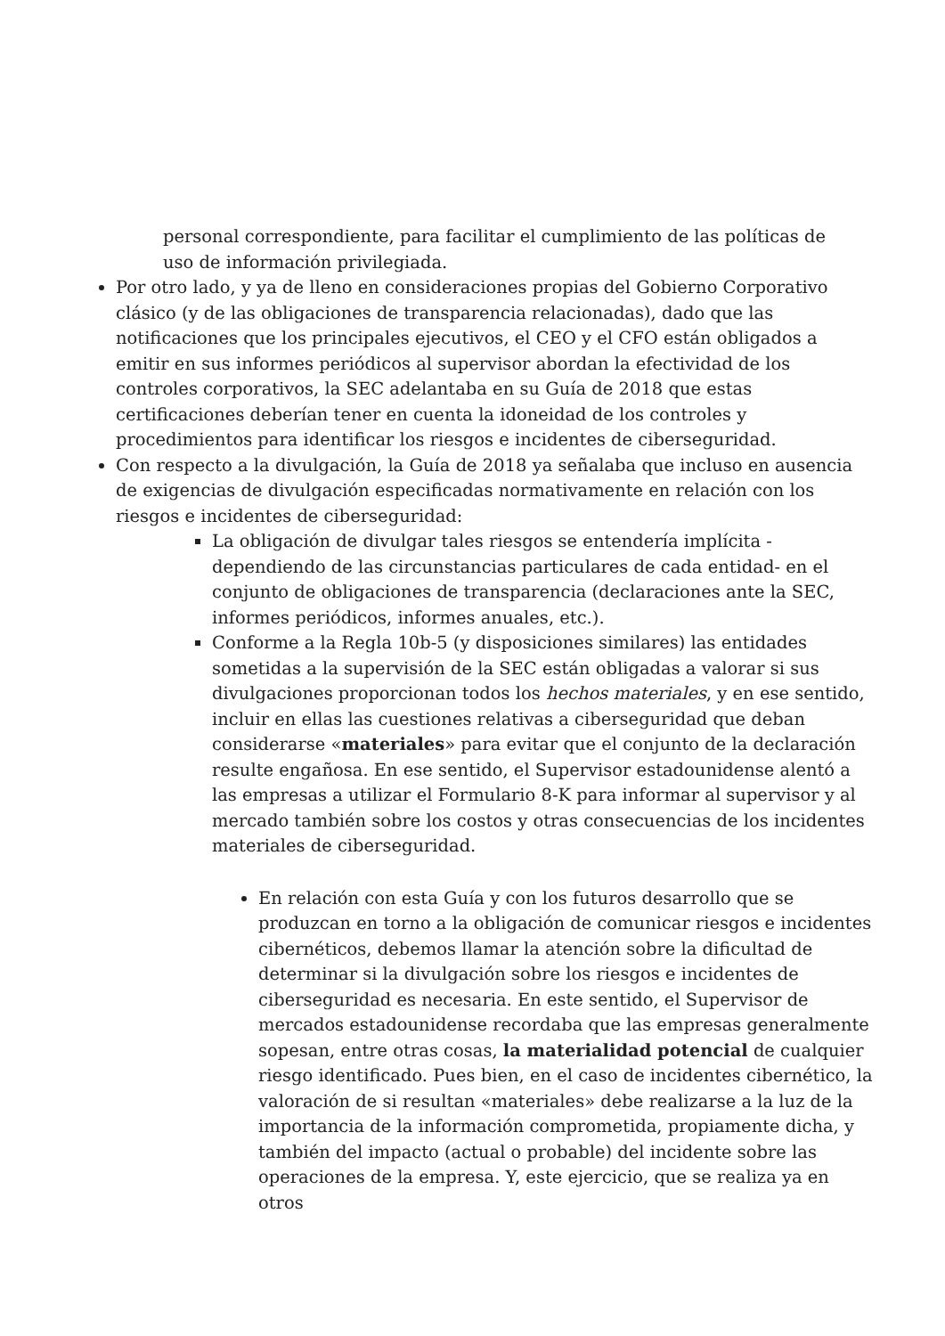personal correspondiente, para facilitar el cumplimiento de las políticas de uso de información privilegiada.
Por otro lado, y ya de lleno en consideraciones propias del Gobierno Corporativo clásico (y de las obligaciones de transparencia relacionadas), dado que las notificaciones que los principales ejecutivos, el CEO y el CFO están obligados a emitir en sus informes periódicos al supervisor abordan la efectividad de los controles corporativos, la SEC adelantaba en su Guía de 2018 que estas certificaciones deberían tener en cuenta la idoneidad de los controles y procedimientos para identificar los riesgos e incidentes de ciberseguridad.
Con respecto a la divulgación, la Guía de 2018 ya señalaba que incluso en ausencia de exigencias de divulgación especificadas normativamente en relación con los riesgos e incidentes de ciberseguridad:
La obligación de divulgar tales riesgos se entendería implícita -dependiendo de las circunstancias particulares de cada entidad- en el conjunto de obligaciones de transparencia (declaraciones ante la SEC, informes periódicos, informes anuales, etc.).
Conforme a la Regla 10b-5 (y disposiciones similares) las entidades sometidas a la supervisión de la SEC están obligadas a valorar si sus divulgaciones proporcionan todos los hechos materiales, y en ese sentido, incluir en ellas las cuestiones relativas a ciberseguridad que deban considerarse «materiales» para evitar que el conjunto de la declaración resulte engañosa. En ese sentido, el Supervisor estadounidense alentó a las empresas a utilizar el Formulario 8-K para informar al supervisor y al mercado también sobre los costos y otras consecuencias de los incidentes materiales de ciberseguridad.
En relación con esta Guía y con los futuros desarrollo que se produzcan en torno a la obligación de comunicar riesgos e incidentes cibernéticos, debemos llamar la atención sobre la dificultad de determinar si la divulgación sobre los riesgos e incidentes de ciberseguridad es necesaria. En este sentido, el Supervisor de mercados estadounidense recordaba que las empresas generalmente sopesan, entre otras cosas, la materialidad potencial de cualquier riesgo identificado. Pues bien, en el caso de incidentes cibernético, la valoración de si resultan «materiales» debe realizarse a la luz de la importancia de la información comprometida, propiamente dicha, y también del impacto (actual o probable) del incidente sobre las operaciones de la empresa. Y, este ejercicio, que se realiza ya en otros